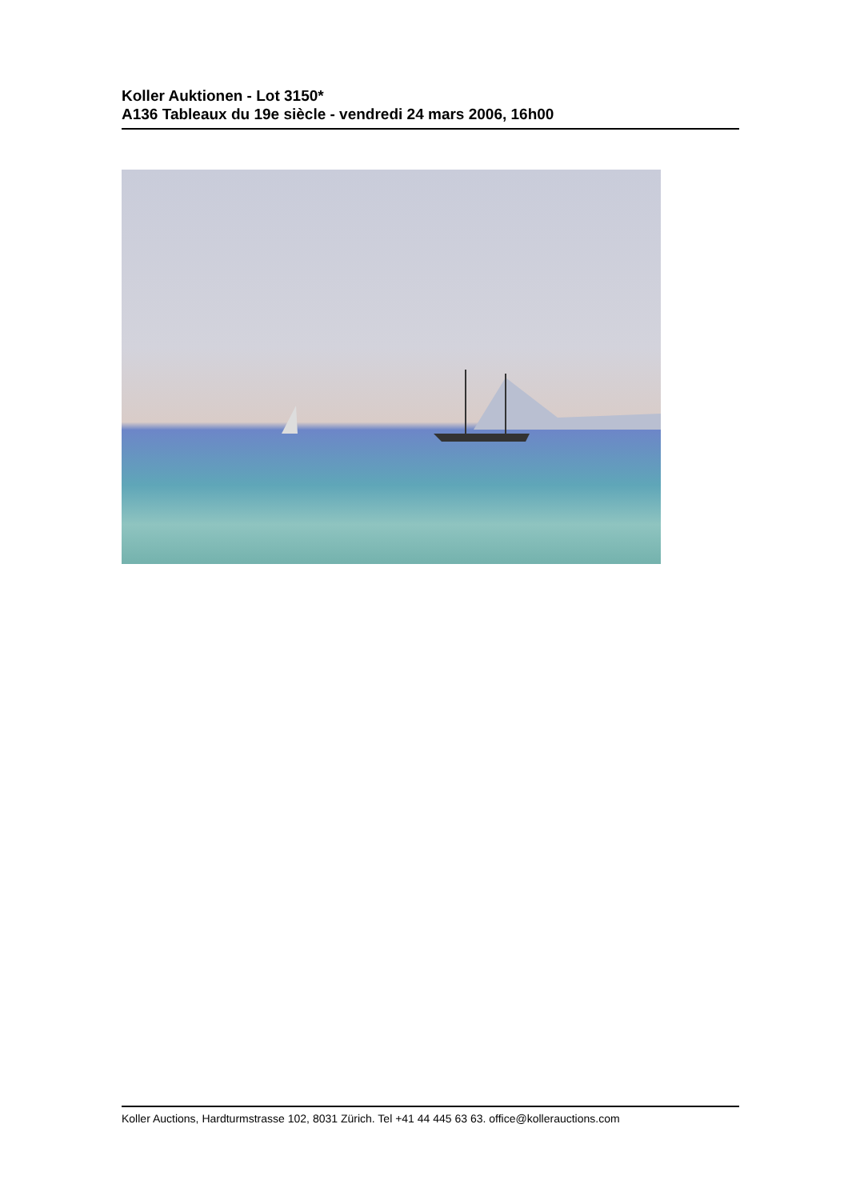Koller Auktionen - Lot 3150*
A136 Tableaux du 19e siècle - vendredi 24 mars 2006, 16h00
Koller Auctions, Hardturmstrasse 102, 8031 Zürich. Tel +41 44 445 63 63. office@kollerauctions.com